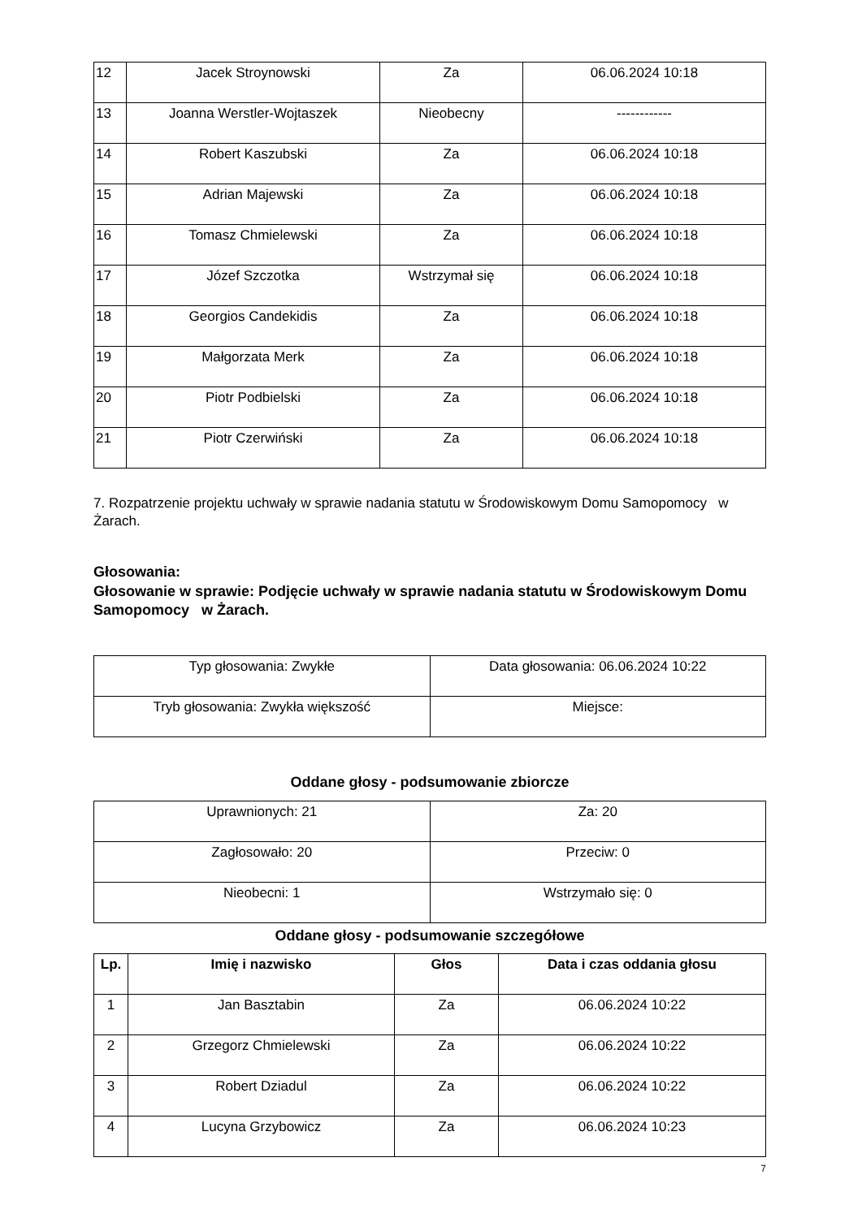| 12 | Jacek Stroynowski | Za | 06.06.2024 10:18 |
| 13 | Joanna Werstler-Wojtaszek | Nieobecny | ------------ |
| 14 | Robert Kaszubski | Za | 06.06.2024 10:18 |
| 15 | Adrian Majewski | Za | 06.06.2024 10:18 |
| 16 | Tomasz Chmielewski | Za | 06.06.2024 10:18 |
| 17 | Józef Szczotka | Wstrzymał się | 06.06.2024 10:18 |
| 18 | Georgios Candekidis | Za | 06.06.2024 10:18 |
| 19 | Małgorzata Merk | Za | 06.06.2024 10:18 |
| 20 | Piotr Podbielski | Za | 06.06.2024 10:18 |
| 21 | Piotr Czerwiński | Za | 06.06.2024 10:18 |
7. Rozpatrzenie projektu uchwały w sprawie nadania statutu w Środowiskowym Domu Samopomocy w Żarach.
Głosowania:
Głosowanie w sprawie: Podjęcie uchwały w sprawie nadania statutu w Środowiskowym Domu Samopomocy w Żarach.
| Typ głosowania: Zwykłe | Data głosowania: 06.06.2024 10:22 |
| Tryb głosowania: Zwykła większość | Miejsce: |
Oddane głosy - podsumowanie zbiorcze
| Uprawnionych: 21 | Za: 20 |
| Zagłosowało: 20 | Przeciw: 0 |
| Nieobecni: 1 | Wstrzymało się: 0 |
Oddane głosy - podsumowanie szczegółowe
| Lp. | Imię i nazwisko | Głos | Data i czas oddania głosu |
| --- | --- | --- | --- |
| 1 | Jan Basztabin | Za | 06.06.2024 10:22 |
| 2 | Grzegorz Chmielewski | Za | 06.06.2024 10:22 |
| 3 | Robert Dziadul | Za | 06.06.2024 10:22 |
| 4 | Lucyna Grzybowicz | Za | 06.06.2024 10:23 |
7